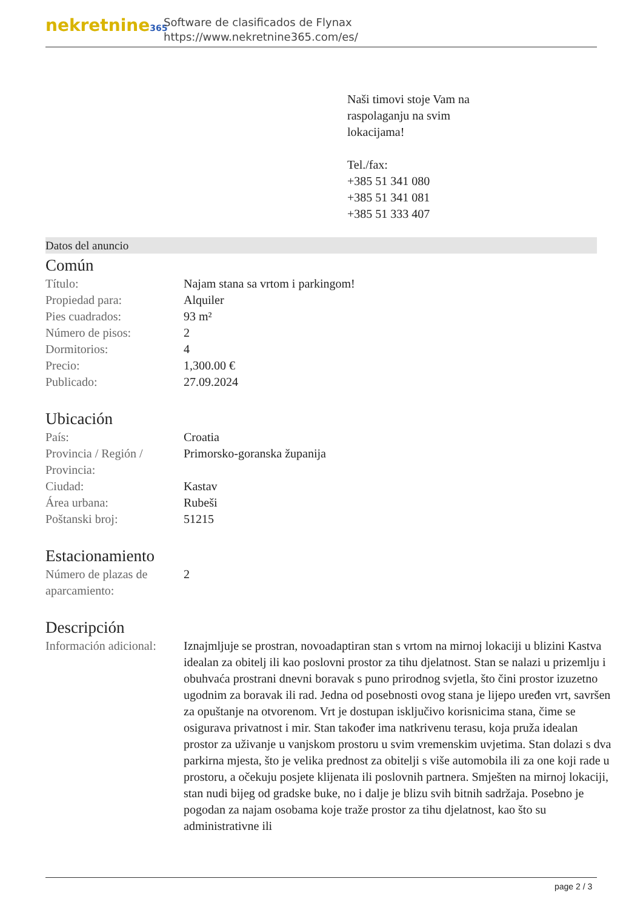nekretnine365
Software de clasificados de Flynax
https://www.nekretnine365.com/es/
Naši timovi stoje Vam na
raspolaganju na svim
lokacijama!
Tel./fax:
+385 51 341 080
+385 51 341 081
+385 51 333 407
Datos del anuncio
Común
| Título: | Najam stana sa vrtom i parkingom! |
| Propiedad para: | Alquiler |
| Pies cuadrados: | 93 m² |
| Número de pisos: | 2 |
| Dormitorios: | 4 |
| Precio: | 1,300.00 € |
| Publicado: | 27.09.2024 |
Ubicación
| País: | Croatia |
| Provincia / Región / Provincia: | Primorsko-goranska županija |
| Ciudad: | Kastav |
| Área urbana: | Rubeši |
| Poštanski broj: | 51215 |
Estacionamiento
| Número de plazas de aparcamiento: | 2 |
Descripción
| Información adicional: | Iznajmljuje se prostran, novoadaptiran stan s vrtom na mirnoj lokaciji u blizini Kastva idealan za obitelj ili kao poslovni prostor za tihu djelatnost. Stan se nalazi u prizemlju i obuhvaća prostrani dnevni boravak s puno prirodnog svjetla, što čini prostor izuzetno ugodnim za boravak ili rad. Jedna od posebnosti ovog stana je lijepo uređen vrt, savršen za opuštanje na otvorenom. Vrt je dostupan isključivo korisnicima stana, čime se osigurava privatnost i mir. Stan također ima natkrivenu terasu, koja pruža idealan prostor za uživanje u vanjskom prostoru u svim vremenskim uvjetima. Stan dolazi s dva parkirna mjesta, što je velika prednost za obitelji s više automobila ili za one koji rade u prostoru, a očekuju posjete klijenata ili poslovnih partnera. Smješten na mirnoj lokaciji, stan nudi bijeg od gradske buke, no i dalje je blizu svih bitnih sadržaja. Posebno je pogodan za najam osobama koje traže prostor za tihu djelatnost, kao što su administrativne ili |
page 2 / 3